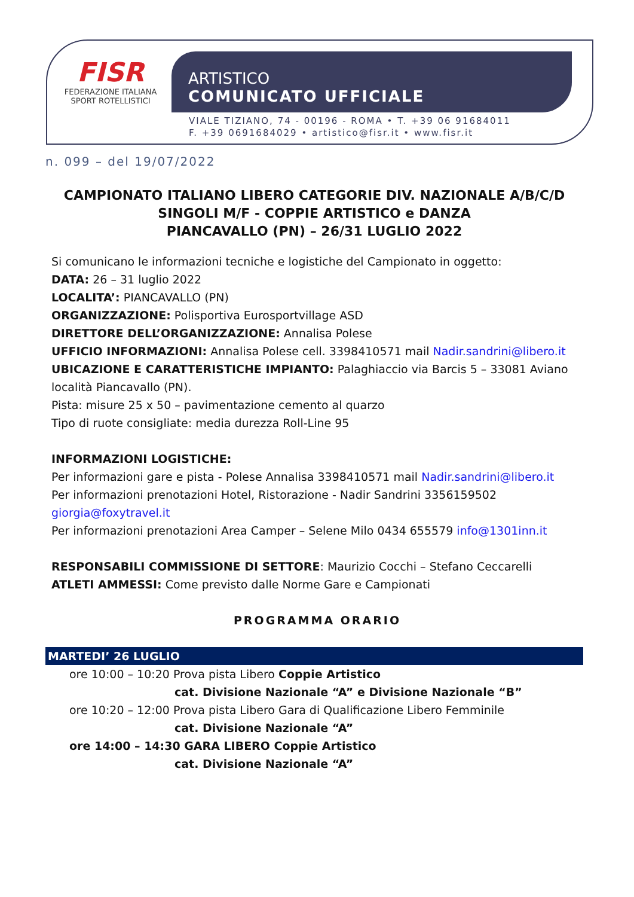FISR
FEDERAZIONE ITALIANA
SPORT ROTELLISTICI
ARTISTICO
COMUNICATO UFFICIALE
VIALE TIZIANO, 74 - 00196 - ROMA • T. +39 06 91684011
F. +39 0691684029 • artistico@fisr.it • www.fisr.it
n. 099 – del 19/07/2022
CAMPIONATO ITALIANO LIBERO CATEGORIE DIV. NAZIONALE A/B/C/D
SINGOLI M/F - COPPIE ARTISTICO e DANZA
PIANCAVALLO (PN) – 26/31 LUGLIO 2022
Si comunicano le informazioni tecniche e logistiche del Campionato in oggetto:
DATA: 26 – 31 luglio 2022
LOCALITA’: PIANCAVALLO (PN)
ORGANIZZAZIONE: Polisportiva Eurosportvillage ASD
DIRETTORE DELL’ORGANIZZAZIONE: Annalisa Polese
UFFICIO INFORMAZIONI: Annalisa Polese cell. 3398410571 mail Nadir.sandrini@libero.it
UBICAZIONE E CARATTERISTICHE IMPIANTO: Palaghiaccio via Barcis 5 – 33081 Aviano località Piancavallo (PN).
Pista: misure 25 x 50 – pavimentazione cemento al quarzo
Tipo di ruote consigliate: media durezza Roll-Line 95
INFORMAZIONI LOGISTICHE:
Per informazioni gare e pista - Polese Annalisa 3398410571 mail Nadir.sandrini@libero.it
Per informazioni prenotazioni Hotel, Ristorazione - Nadir Sandrini 3356159502 giorgia@foxytravel.it
Per informazioni prenotazioni Area Camper – Selene Milo 0434 655579 info@1301inn.it
RESPONSABILI COMMISSIONE DI SETTORE: Maurizio Cocchi – Stefano Ceccarelli
ATLETI AMMESSI: Come previsto dalle Norme Gare e Campionati
PROGRAMMA ORARIO
MARTEDI’ 26 LUGLIO
ore 10:00 – 10:20 Prova pista Libero Coppie Artistico
cat. Divisione Nazionale “A” e Divisione Nazionale “B”
ore 10:20 – 12:00 Prova pista Libero Gara di Qualificazione Libero Femminile
cat. Divisione Nazionale “A”
ore 14:00 – 14:30 GARA LIBERO Coppie Artistico
cat. Divisione Nazionale “A”